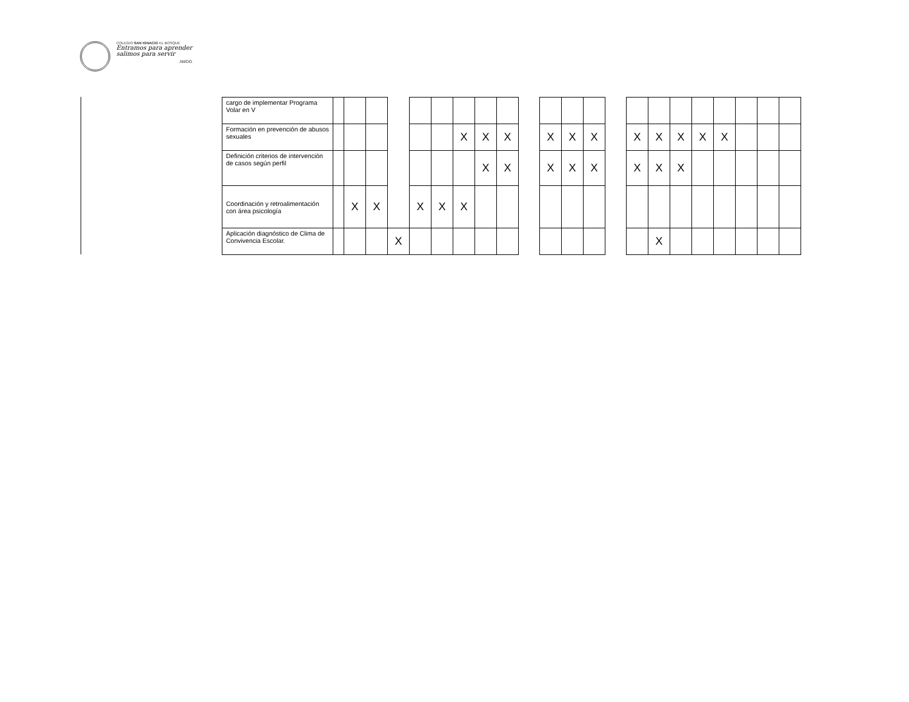COLEGIO SAN IGNACIO EL BOSQUE
Entramos para aprender
salimos para servir
AMDG
| cargo de implementar Programa Volar en V | | | | | | | | | | | | | | | | | | | | | | |
| Formación en prevención de abusos sexuales | | | | | | | X | X | X | | X | X | X | | X | X | X | X | X | | | |
| Definición criterios de intervención de casos según perfil | | | | | | | | X | X | | X | X | X | | X | X | X | | | | | |
| Coordinación y retroalimentación con área psicología | | X | X | | X | X | X | | | | | | | | | | | | | | | |
| Aplicación diagnóstico de Clima de Convivencia Escolar. | | | | X | | | | | | | | | | | | X | | | | | | |